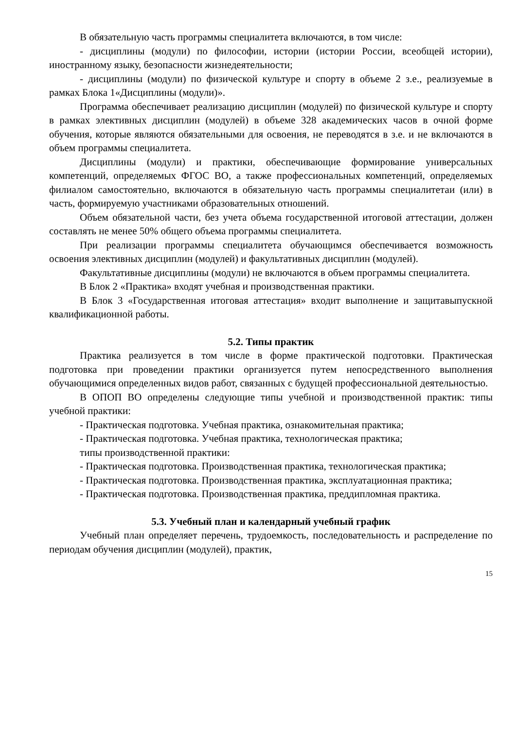В обязательную часть программы специалитета включаются, в том числе:
- дисциплины (модули) по философии, истории (истории России, всеобщей истории), иностранному языку, безопасности жизнедеятельности;
- дисциплины (модули) по физической культуре и спорту в объеме 2 з.е., реализуемые в рамках Блока 1«Дисциплины (модули)».
Программа обеспечивает реализацию дисциплин (модулей) по физической культуре и спорту в рамках элективных дисциплин (модулей) в объеме 328 академических часов в очной форме обучения, которые являются обязательными для освоения, не переводятся в з.е. и не включаются в объем программы специалитета.
Дисциплины (модули) и практики, обеспечивающие формирование универсальных компетенций, определяемых ФГОС ВО, а также профессиональных компетенций, определяемых филиалом самостоятельно, включаются в обязательную часть программы специалитетаи (или) в часть, формируемую участниками образовательных отношений.
Объем обязательной части, без учета объема государственной итоговой аттестации, должен составлять не менее 50% общего объема программы специалитета.
При реализации программы специалитета обучающимся обеспечивается возможность освоения элективных дисциплин (модулей) и факультативных дисциплин (модулей).
Факультативные дисциплины (модули) не включаются в объем программы специалитета.
В Блок 2 «Практика» входят учебная и производственная практики.
В Блок 3 «Государственная итоговая аттестация» входит выполнение и защитавыпускной квалификационной работы.
5.2. Типы практик
Практика реализуется в том числе в форме практической подготовки. Практическая подготовка при проведении практики организуется путем непосредственного выполнения обучающимися определенных видов работ, связанных с будущей профессиональной деятельностью.
В ОПОП ВО определены следующие типы учебной и производственной практик: типы учебной практики:
- Практическая подготовка. Учебная практика, ознакомительная практика;
- Практическая подготовка. Учебная практика, технологическая практика;
типы производственной практики:
- Практическая подготовка. Производственная практика, технологическая практика;
- Практическая подготовка. Производственная практика, эксплуатационная практика;
- Практическая подготовка. Производственная практика, преддипломная практика.
5.3. Учебный план и календарный учебный график
Учебный план определяет перечень, трудоемкость, последовательность и распределение по периодам обучения дисциплин (модулей), практик,
15